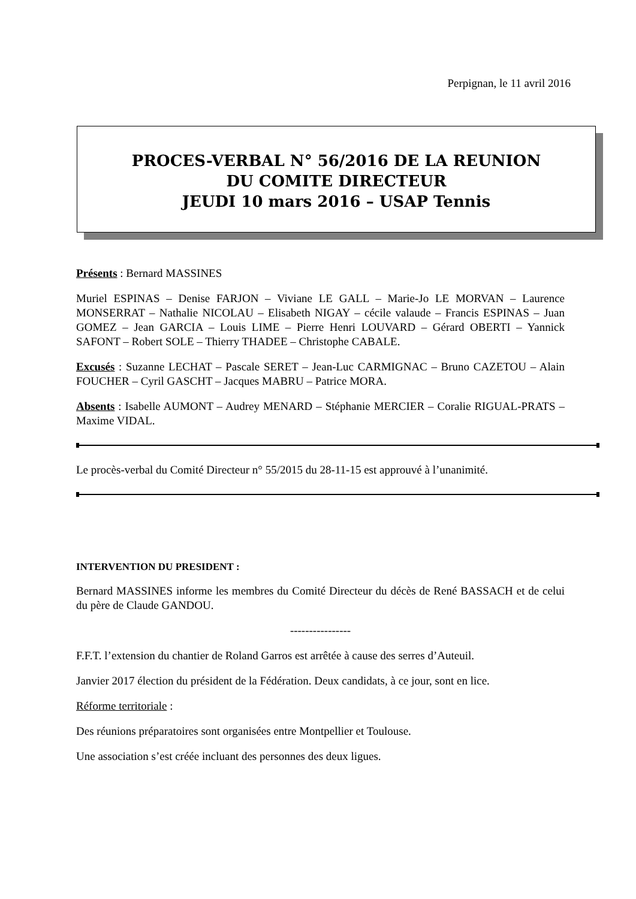Perpignan, le 11 avril 2016
PROCES-VERBAL N° 56/2016 DE LA REUNION
DU COMITE DIRECTEUR
JEUDI 10 mars 2016 – USAP Tennis
Présents : Bernard MASSINES
Muriel ESPINAS – Denise FARJON – Viviane LE GALL – Marie-Jo LE MORVAN – Laurence MONSERRAT – Nathalie NICOLAU – Elisabeth NIGAY – cécile valaude – Francis ESPINAS – Juan GOMEZ – Jean GARCIA – Louis LIME – Pierre Henri LOUVARD – Gérard OBERTI – Yannick SAFONT – Robert SOLE – Thierry THADEE – Christophe CABALE.
Excusés : Suzanne LECHAT – Pascale SERET – Jean-Luc CARMIGNAC – Bruno CAZETOU – Alain FOUCHER – Cyril GASCHT – Jacques MABRU – Patrice MORA.
Absents : Isabelle AUMONT – Audrey MENARD – Stéphanie MERCIER – Coralie RIGUAL-PRATS – Maxime VIDAL.
Le procès-verbal du Comité Directeur n° 55/2015 du 28-11-15 est approuvé à l’unanimité.
INTERVENTION DU PRESIDENT :
Bernard MASSINES informe les membres du Comité Directeur du décès de René BASSACH et de celui du père de Claude GANDOU.
----------------
F.F.T. l’extension du chantier de Roland Garros est arrêtée à cause des serres d’Auteuil.
Janvier 2017 élection du président de la Fédération. Deux candidats, à ce jour, sont en lice.
Réforme territoriale :
Des réunions préparatoires sont organisées entre Montpellier et Toulouse.
Une association s’est créée incluant des personnes des deux ligues.